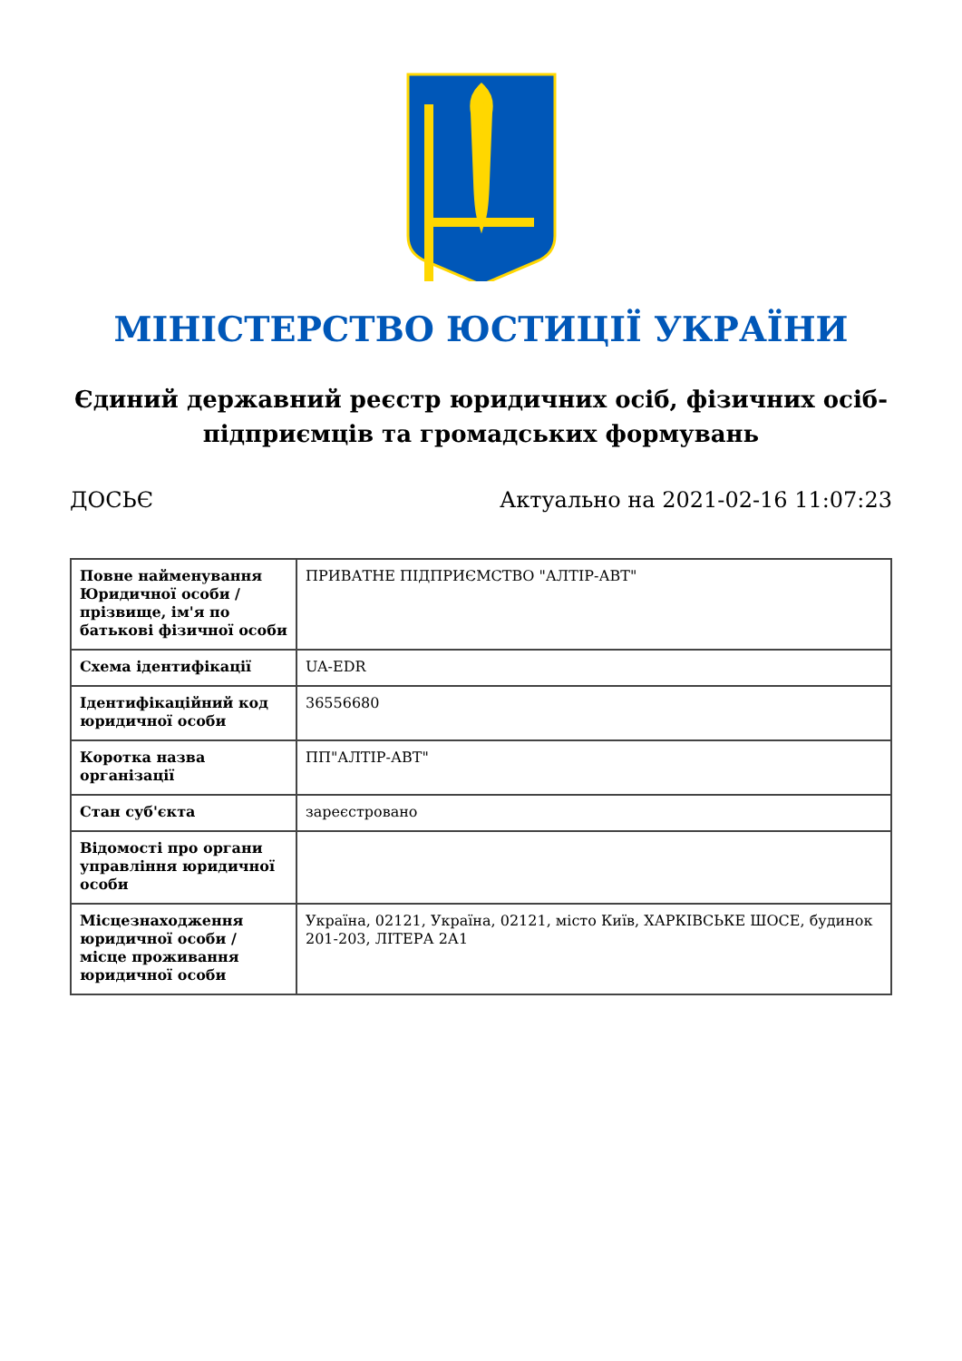МІНІСТЕРСТВО ЮСТИЦІЇ УКРАЇНИ
Єдиний державний реєстр юридичних осіб, фізичних осіб-підприємців та громадських формувань
ДОСЬЄ Актуально на 2021-02-16 11:07:23
| Повне найменування Юридичної особи / прізвище, ім'я по батькові фізичної особи | ПРИВАТНЕ ПІДПРИЄМСТВО "АЛТІР-АВТ" |
| Схема ідентифікації | UA-EDR |
| Ідентифікаційний код юридичної особи | 36556680 |
| Коротка назва організації | ПП"АЛТІР-АВТ" |
| Стан суб'єкта | зареєстровано |
| Відомості про органи управління юридичної особи | |
| Місцезнаходження юридичної особи / місце проживання юридичної особи | Україна, 02121, Україна, 02121, місто Київ, ХАРКІВСЬКЕ ШОСЕ, будинок 201-203, ЛІТЕРА 2А1 |